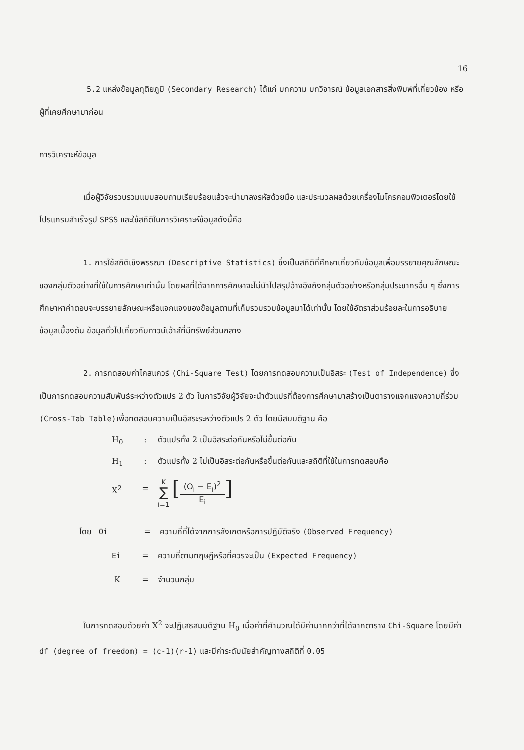16
5.2 แหล่งข้อมูลทุติยภูมิ (Secondary Research) ได้แก่ บทความ บทวิจารณ์ ข้อมูลเอกสารสิ่งพิมพ์ที่เกี่ยวข้อง หรือผู้ที่เคยศึกษามาก่อน
การวิเคราะห์ข้อมูล
เมื่อผู้วิจัยรวบรวมแบบสอบถามเรียบร้อยแล้วจะนำมาลงรหัสด้วยมือ และประมวลผลด้วยเครื่องไมโครคอมพิวเตอร์โดยใช้โปรแกรมสำเร็จรูป SPSS และใช้สถิติในการวิเคราะห์ข้อมูลดังนี้คือ
1. การใช้สถิติเชิงพรรณา (Descriptive Statistics) ซึ่งเป็นสถิติที่ศึกษาเกี่ยวกับข้อมูลเพื่อบรรยายคุณลักษณะของกลุ่มตัวอย่างที่ใช้ในการศึกษาเท่านั้น โดยผลที่ได้จากการศึกษาจะไม่นำไปสรุปอ้างอิงถึงกลุ่มตัวอย่างหรือกลุ่มประชากรอื่น ๆ ซึ่งการศึกษาหาคำตอบจะบรรยายลักษณะหรือแจกแจงของข้อมูลตามที่เก็บรวบรวมข้อมูลมาได้เท่านั้น โดยใช้อัตราส่วนร้อยละในการอธิบายข้อมูลเบื้องต้น ข้อมูลทั่วไปเกี่ยวกับทาวน์เฮ้าส์ที่มีทรัพย์ส่วนกลาง
2. การทดสอบค่าไคสแควร์ (Chi-Square Test) โดยการทดสอบความเป็นอิสระ (Test of Independence) ซึ่งเป็นการทดสอบความสัมพันธ์ระหว่างตัวแปร 2 ตัว ในการวิจัยผู้วิจัยจะนำตัวแปรที่ต้องการศึกษามาสร้างเป็นตารางแจกแจงความถี่ร่วม (Cross-Tab Table) เพื่อทดสอบความเป็นอิสระระหว่างตัวแปร 2 ตัว โดยมีสมมติฐาน คือ
H<sub>0</sub>: ตัวแปรทั้ง 2 เป็นอิสระต่อกันหรือไม่ขึ้นต่อกัน
H<sub>1</sub>: ตัวแปรทั้ง 2 ไม่เป็นอิสระต่อกันหรือขึ้นต่อกันและสถิติที่ใช้ในการทดสอบคือ
X<sup>2</sup> = K
∑
i=1 [(O<sub>i</sub> − E<sub>i</sub>)<sup>2</sup>
E<sub>i</sub>]
โดย Oi = ความถี่ที่ได้จากการสังเกตหรือการปฏิบัติจริง (Observed Frequency)
Ei = ความถี่ตามทฤษฎีหรือที่ควรจะเป็น (Expected Frequency)
K = จำนวนกลุ่ม
ในการทดสอบด้วยค่า X<sup>2</sup> จะปฏิเสธสมมติฐาน H<sub>0</sub> เมื่อค่าที่คำนวณได้มีค่ามากกว่าที่ได้จากตาราง Chi-Square โดยมีค่า df (degree of freedom) = (c-1)(r-1) และมีค่าระดับนัยสำคัญทางสถิติที่ 0.05